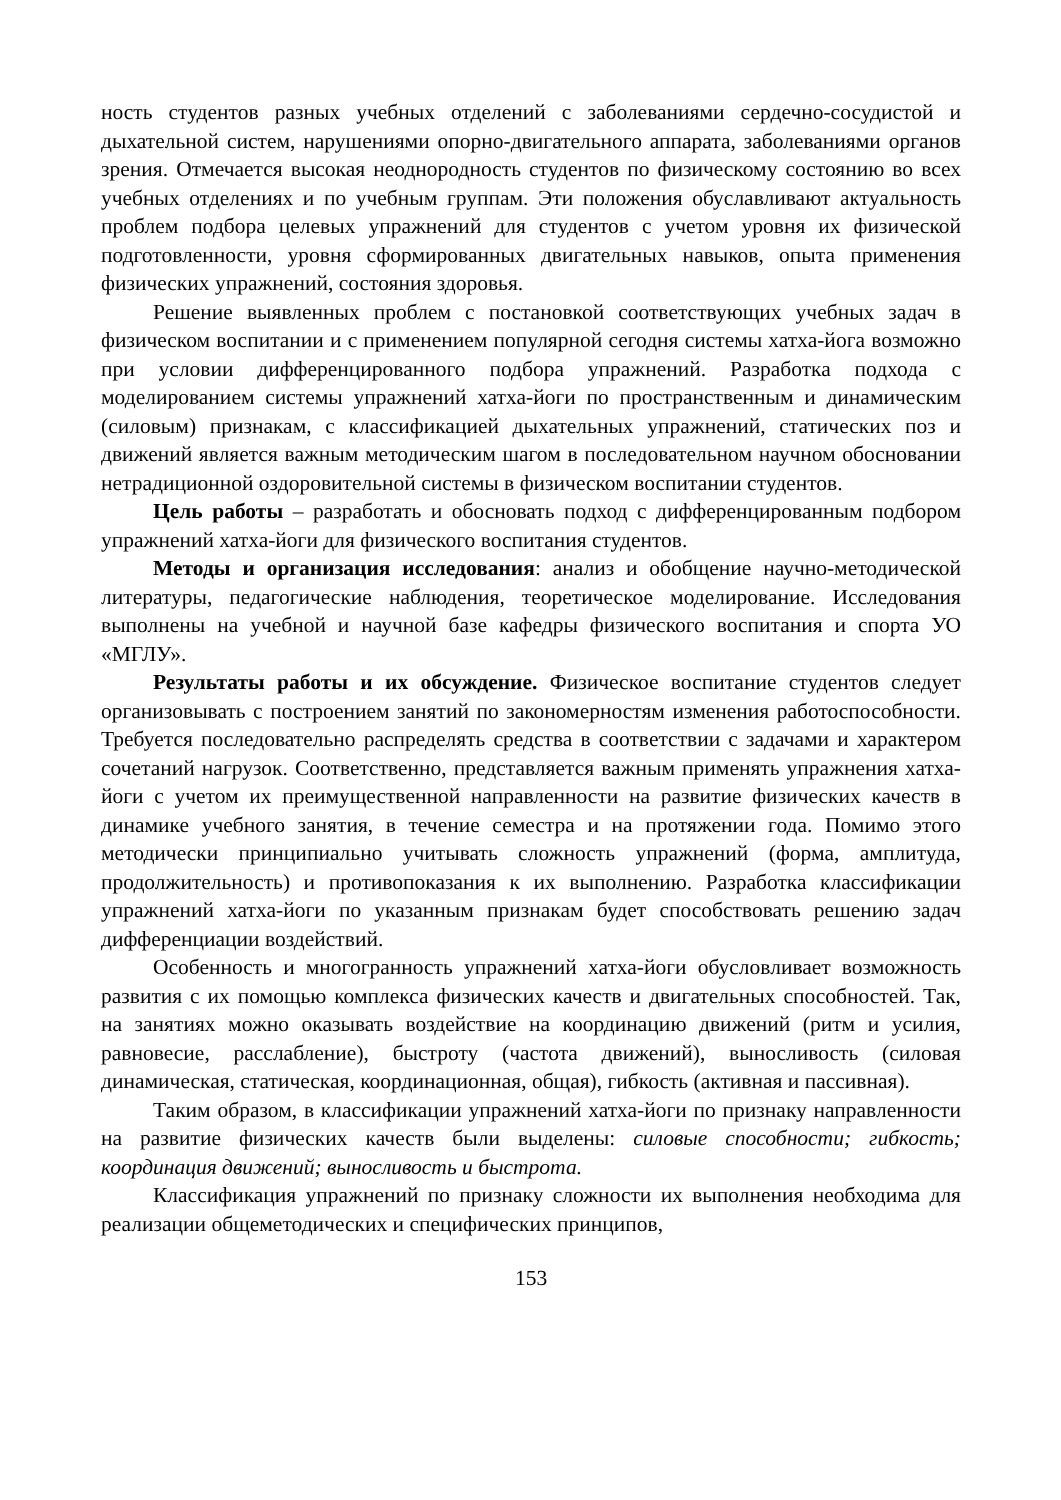ность студентов разных учебных отделений с заболеваниями сердечно-сосудистой и дыхательной систем, нарушениями опорно-двигательного аппарата, заболеваниями органов зрения. Отмечается высокая неоднородность студентов по физическому состоянию во всех учебных отделениях и по учебным группам. Эти положения обуславливают актуальность проблем подбора целевых упражнений для студентов с учетом уровня их физической подготовленности, уровня сформированных двигательных навыков, опыта применения физических упражнений, состояния здоровья.
Решение выявленных проблем с постановкой соответствующих учебных задач в физическом воспитании и с применением популярной сегодня системы хатха-йога возможно при условии дифференцированного подбора упражнений. Разработка подхода с моделированием системы упражнений хатха-йоги по пространственным и динамическим (силовым) признакам, с классификацией дыхательных упражнений, статических поз и движений является важным методическим шагом в последовательном научном обосновании нетрадиционной оздоровительной системы в физическом воспитании студентов.
Цель работы – разработать и обосновать подход с дифференцированным подбором упражнений хатха-йоги для физического воспитания студентов.
Методы и организация исследования: анализ и обобщение научно-методической литературы, педагогические наблюдения, теоретическое моделирование. Исследования выполнены на учебной и научной базе кафедры физического воспитания и спорта УО «МГЛУ».
Результаты работы и их обсуждение. Физическое воспитание студентов следует организовывать с построением занятий по закономерностям изменения работоспособности. Требуется последовательно распределять средства в соответствии с задачами и характером сочетаний нагрузок. Соответственно, представляется важным применять упражнения хатха-йоги с учетом их преимущественной направленности на развитие физических качеств в динамике учебного занятия, в течение семестра и на протяжении года. Помимо этого методически принципиально учитывать сложность упражнений (форма, амплитуда, продолжительность) и противопоказания к их выполнению. Разработка классификации упражнений хатха-йоги по указанным признакам будет способствовать решению задач дифференциации воздействий.
Особенность и многогранность упражнений хатха-йоги обусловливает возможность развития с их помощью комплекса физических качеств и двигательных способностей. Так, на занятиях можно оказывать воздействие на координацию движений (ритм и усилия, равновесие, расслабление), быстроту (частота движений), выносливость (силовая динамическая, статическая, координационная, общая), гибкость (активная и пассивная).
Таким образом, в классификации упражнений хатха-йоги по признаку направленности на развитие физических качеств были выделены: силовые способности; гибкость; координация движений; выносливость и быстрота.
Классификация упражнений по признаку сложности их выполнения необходима для реализации общеметодических и специфических принципов,
153